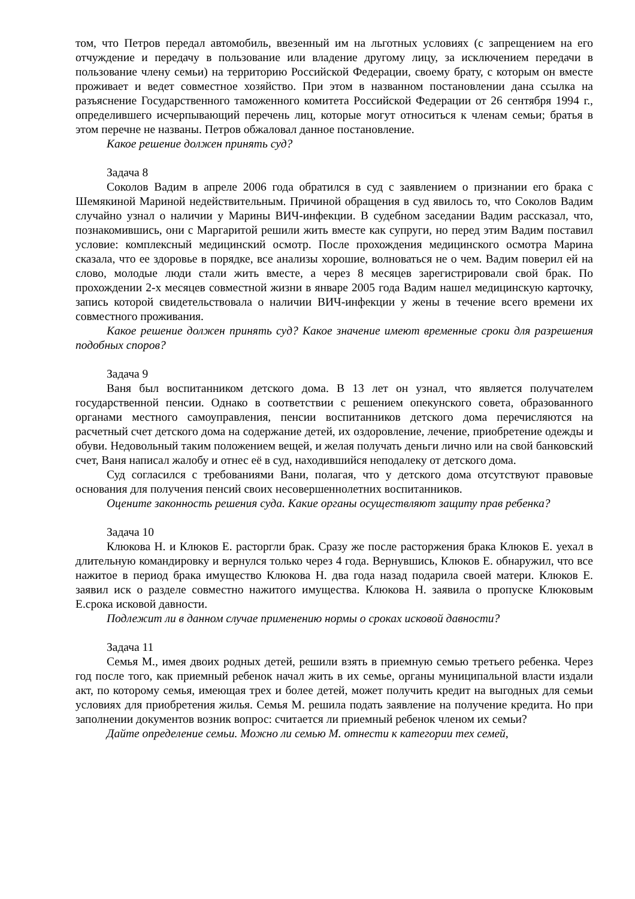том, что Петров передал автомобиль, ввезенный им на льготных условиях (с запрещением на его отчуждение и передачу в пользование или владение другому лицу, за исключением передачи в пользование члену семьи) на территорию Российской Федерации, своему брату, с которым он вместе проживает и ведет совместное хозяйство. При этом в названном постановлении дана ссылка на разъяснение Государственного таможенного комитета Российской Федерации от 26 сентября 1994 г., определившего исчерпывающий перечень лиц, которые могут относиться к членам семьи; братья в этом перечне не названы. Петров обжаловал данное постановление.
Какое решение должен принять суд?
Задача 8
Соколов Вадим в апреле 2006 года обратился в суд с заявлением о признании его брака с Шемякиной Мариной недействительным. Причиной обращения в суд явилось то, что Соколов Вадим случайно узнал о наличии у Марины ВИЧ-инфекции. В судебном заседании Вадим рассказал, что, познакомившись, они с Маргаритой решили жить вместе как супруги, но перед этим Вадим поставил условие: комплексный медицинский осмотр. После прохождения медицинского осмотра Марина сказала, что ее здоровье в порядке, все анализы хорошие, волноваться не о чем. Вадим поверил ей на слово, молодые люди стали жить вместе, а через 8 месяцев зарегистрировали свой брак. По прохождении 2-х месяцев совместной жизни в январе 2005 года Вадим нашел медицинскую карточку, запись которой свидетельствовала о наличии ВИЧ-инфекции у жены в течение всего времени их совместного проживания.
Какое решение должен принять суд? Какое значение имеют временные сроки для разрешения подобных споров?
Задача 9
Ваня был воспитанником детского дома. В 13 лет он узнал, что является получателем государственной пенсии. Однако в соответствии с решением опекунского совета, образованного органами местного самоуправления, пенсии воспитанников детского дома перечисляются на расчетный счет детского дома на содержание детей, их оздоровление, лечение, приобретение одежды и обуви. Недовольный таким положением вещей, и желая получать деньги лично или на свой банковский счет, Ваня написал жалобу и отнес её в суд, находившийся неподалеку от детского дома.
Суд согласился с требованиями Вани, полагая, что у детского дома отсутствуют правовые основания для получения пенсий своих несовершеннолетних воспитанников.
Оцените законность решения суда. Какие органы осуществляют защиту прав ребенка?
Задача 10
Клюкова Н. и Клюков Е. расторгли брак. Сразу же после расторжения брака Клюков Е. уехал в длительную командировку и вернулся только через 4 года. Вернувшись, Клюков Е. обнаружил, что все нажитое в период брака имущество Клюкова Н. два года назад подарила своей матери. Клюков Е. заявил иск о разделе совместно нажитого имущества. Клюкова Н. заявила о пропуске Клюковым Е.срока исковой давности.
Подлежит ли в данном случае применению нормы о сроках исковой давности?
Задача 11
Семья М., имея двоих родных детей, решили взять в приемную семью третьего ребенка. Через год после того, как приемный ребенок начал жить в их семье, органы муниципальной власти издали акт, по которому семья, имеющая трех и более детей, может получить кредит на выгодных для семьи условиях для приобретения жилья. Семья М. решила подать заявление на получение кредита. Но при заполнении документов возник вопрос: считается ли приемный ребенок членом их семьи?
Дайте определение семьи. Можно ли семью М. отнести к категории тех семей,